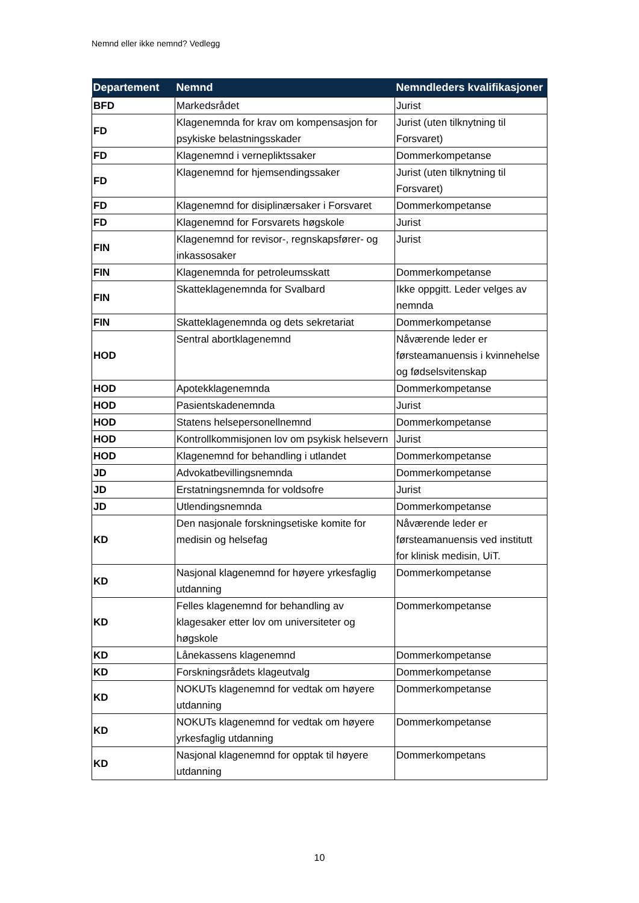Nemnd eller ikke nemnd? Vedlegg
| Departement | Nemnd | Nemndleders kvalifikasjoner |
| --- | --- | --- |
| BFD | Markedsrådet | Jurist |
| FD | Klagenemnda for krav om kompensasjon for psykiske belastningsskader | Jurist (uten tilknytning til Forsvaret) |
| FD | Klagenemnd i vernepliktssaker | Dommerkompetanse |
| FD | Klagenemnd for hjemsendingssaker | Jurist (uten tilknytning til Forsvaret) |
| FD | Klagenemnd for disiplinærsaker i Forsvaret | Dommerkompetanse |
| FD | Klagenemnd for Forsvarets høgskole | Jurist |
| FIN | Klagenemnd for revisor-, regnskapsfører- og inkassosaker | Jurist |
| FIN | Klagenemnda for petroleumsskatt | Dommerkompetanse |
| FIN | Skatteklagenemnda for Svalbard | Ikke oppgitt. Leder velges av nemnda |
| FIN | Skatteklagenemnda og dets sekretariat | Dommerkompetanse |
| HOD | Sentral abortklagenemnd | Nåværende leder er førsteamanuensis i kvinnehelse og fødselsvitenskap |
| HOD | Apotekklagenemnda | Dommerkompetanse |
| HOD | Pasientskadenemnda | Jurist |
| HOD | Statens helsepersonellnemnd | Dommerkompetanse |
| HOD | Kontrollkommisjonen lov om psykisk helsevern | Jurist |
| HOD | Klagenemnd for behandling i utlandet | Dommerkompetanse |
| JD | Advokatbevillingsnemnda | Dommerkompetanse |
| JD | Erstatningsnemnda for voldsofre | Jurist |
| JD | Utlendingsnemnda | Dommerkompetanse |
| KD | Den nasjonale forskningsetiske komite for medisin og helsefag | Nåværende leder er førsteamanuensis ved institutt for klinisk medisin, UiT. |
| KD | Nasjonal klagenemnd for høyere yrkesfaglig utdanning | Dommerkompetanse |
| KD | Felles klagenemnd for behandling av klagesaker etter lov om universiteter og høgskole | Dommerkompetanse |
| KD | Lånekassens klagenemnd | Dommerkompetanse |
| KD | Forskningsrådets klageutvalg | Dommerkompetanse |
| KD | NOKUTs klagenemnd for vedtak om høyere utdanning | Dommerkompetanse |
| KD | NOKUTs klagenemnd for vedtak om høyere yrkesfaglig utdanning | Dommerkompetanse |
| KD | Nasjonal klagenemnd for opptak til høyere utdanning | Dommerkompetans |
10